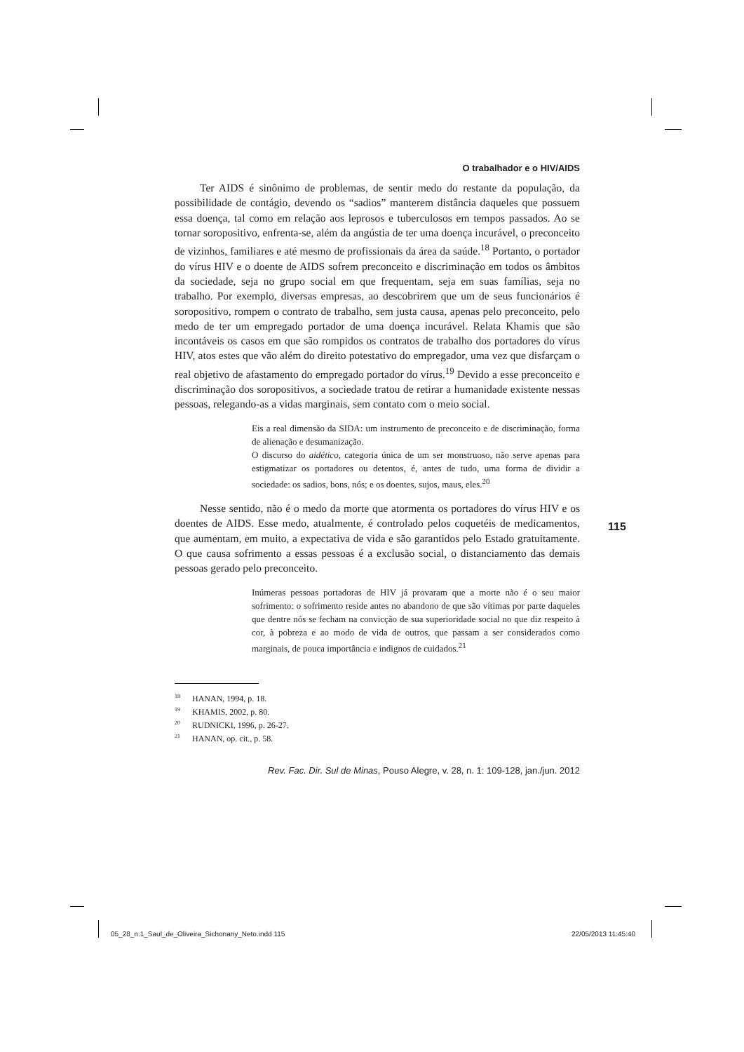O trabalhador e o HIV/AIDS
Ter AIDS é sinônimo de problemas, de sentir medo do restante da população, da possibilidade de contágio, devendo os “sadios” manterem distância daqueles que possuem essa doença, tal como em relação aos leprosos e tuberculosos em tempos passados. Ao se tornar soropositivo, enfrenta-se, além da angústia de ter uma doença incurável, o preconceito de vizinhos, familiares e até mesmo de profissionais da área da saúde.<sup>18</sup> Portanto, o portador do vírus HIV e o doente de AIDS sofrem preconceito e discriminação em todos os âmbitos da sociedade, seja no grupo social em que frequentam, seja em suas famílias, seja no trabalho. Por exemplo, diversas empresas, ao descobrirem que um de seus funcionários é soropositivo, rompem o contrato de trabalho, sem justa causa, apenas pelo preconceito, pelo medo de ter um empregado portador de uma doença incurável. Relata Khamis que são incontáveis os casos em que são rompidos os contratos de trabalho dos portadores do vírus HIV, atos estes que vão além do direito potestativo do empregador, uma vez que disfarçam o real objetivo de afastamento do empregado portador do vírus.<sup>19</sup> Devido a esse preconceito e discriminação dos soropositivos, a sociedade tratou de retirar a humanidade existente nessas pessoas, relegando-as a vidas marginais, sem contato com o meio social.
Eis a real dimensão da SIDA: um instrumento de preconceito e de discriminação, forma de alienação e desumanização.
O discurso do aidético, categoria única de um ser monstruoso, não serve apenas para estigmatizar os portadores ou detentos, é, antes de tudo, uma forma de dividir a sociedade: os sadios, bons, nós; e os doentes, sujos, maus, eles.<sup>20</sup>
Nesse sentido, não é o medo da morte que atormenta os portadores do vírus HIV e os doentes de AIDS. Esse medo, atualmente, é controlado pelos coquetéis de medicamentos, que aumentam, em muito, a expectativa de vida e são garantidos pelo Estado gratuitamente. O que causa sofrimento a essas pessoas é a exclusão social, o distanciamento das demais pessoas gerado pelo preconceito.
Inúmeras pessoas portadoras de HIV já provaram que a morte não é o seu maior sofrimento: o sofrimento reside antes no abandono de que são vítimas por parte daqueles que dentre nós se fecham na convicção de sua superioridade social no que diz respeito à cor, à pobreza e ao modo de vida de outros, que passam a ser considerados como marginais, de pouca importância e indignos de cuidados.<sup>21</sup>
<sup>18</sup> HANAN, 1994, p. 18.
<sup>19</sup> KHAMIS, 2002, p. 80.
<sup>20</sup> RUDNICKI, 1996, p. 26-27.
<sup>21</sup> HANAN, op. cit., p. 58.
Rev. Fac. Dir. Sul de Minas, Pouso Alegre, v. 28, n. 1: 109-128, jan./jun. 2012
115
05_28_n.1_Saul_de_Oliveira_Sichonany_Neto.indd 115
22/05/2013 11:45:40